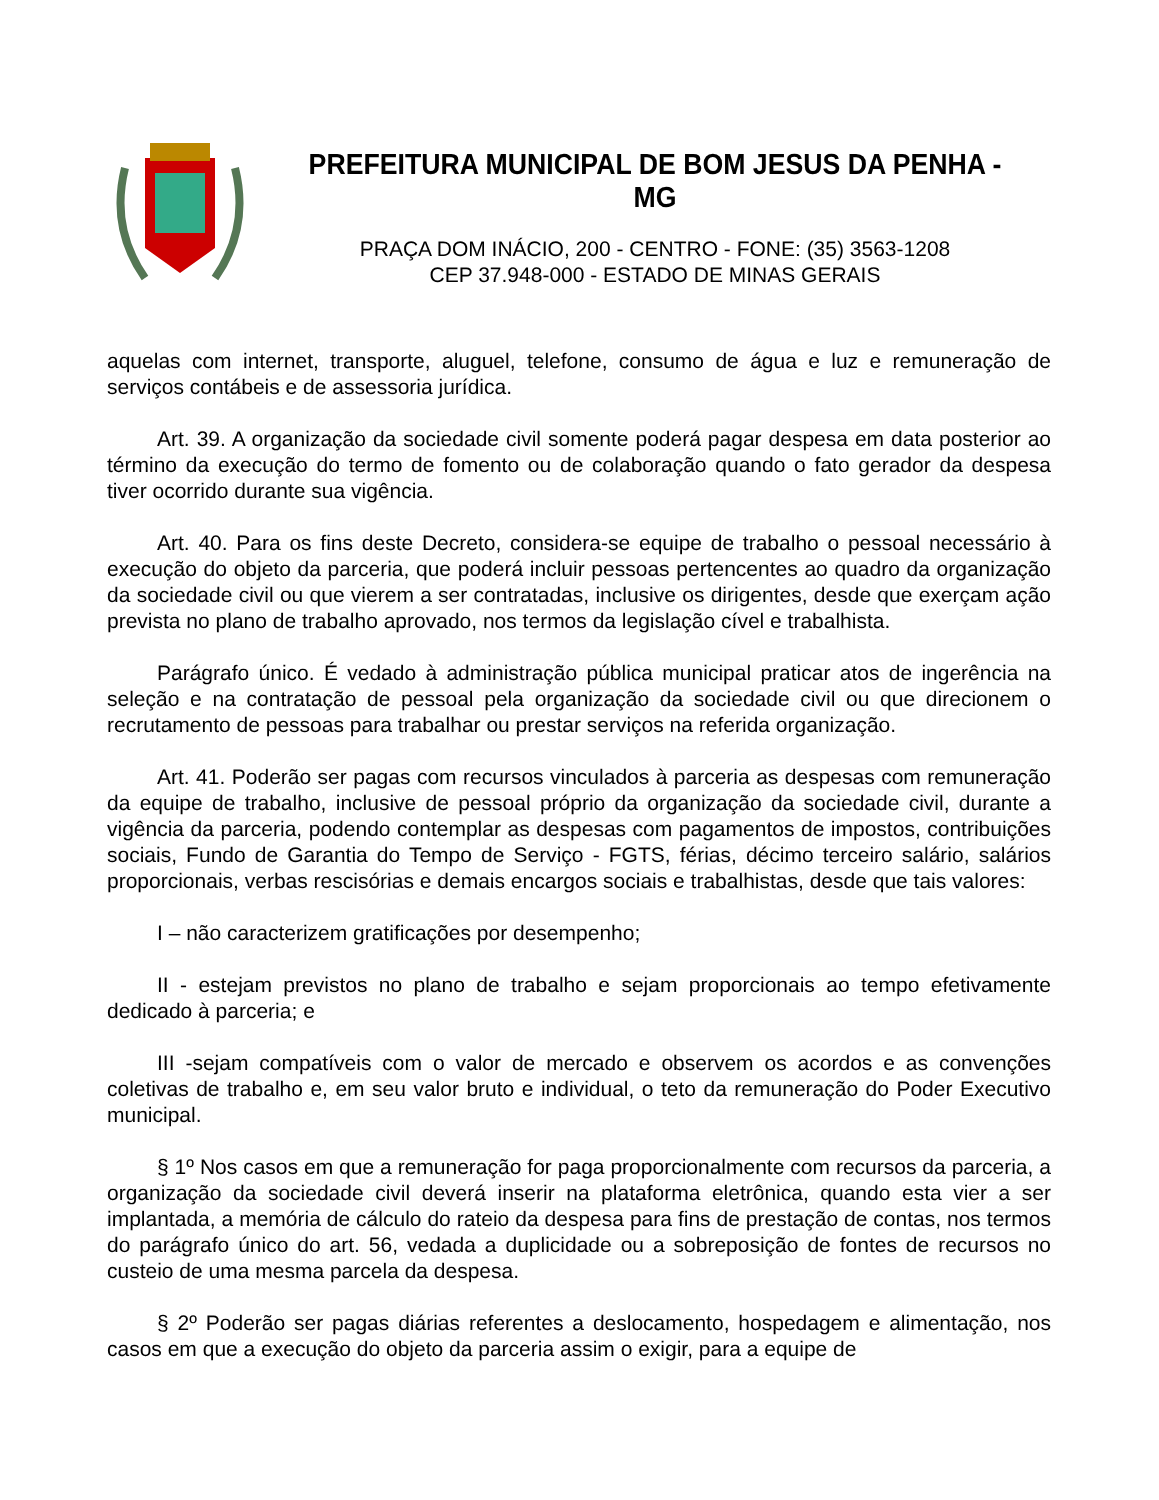PREFEITURA MUNICIPAL DE BOM JESUS DA PENHA - MG
PRAÇA DOM INÁCIO, 200 - CENTRO - FONE: (35) 3563-1208
CEP 37.948-000 - ESTADO DE MINAS GERAIS
aquelas com internet, transporte, aluguel, telefone, consumo de água e luz e remuneração de serviços contábeis e de assessoria jurídica.
Art. 39. A organização da sociedade civil somente poderá pagar despesa em data posterior ao término da execução do termo de fomento ou de colaboração quando o fato gerador da despesa tiver ocorrido durante sua vigência.
Art. 40. Para os fins deste Decreto, considera-se equipe de trabalho o pessoal necessário à execução do objeto da parceria, que poderá incluir pessoas pertencentes ao quadro da organização da sociedade civil ou que vierem a ser contratadas, inclusive os dirigentes, desde que exerçam ação prevista no plano de trabalho aprovado, nos termos da legislação cível e trabalhista.
Parágrafo único. É vedado à administração pública municipal praticar atos de ingerência na seleção e na contratação de pessoal pela organização da sociedade civil ou que direcionem o recrutamento de pessoas para trabalhar ou prestar serviços na referida organização.
Art. 41. Poderão ser pagas com recursos vinculados à parceria as despesas com remuneração da equipe de trabalho, inclusive de pessoal próprio da organização da sociedade civil, durante a vigência da parceria, podendo contemplar as despesas com pagamentos de impostos, contribuições sociais, Fundo de Garantia do Tempo de Serviço - FGTS, férias, décimo terceiro salário, salários proporcionais, verbas rescisórias e demais encargos sociais e trabalhistas, desde que tais valores:
I – não caracterizem gratificações por desempenho;
II - estejam previstos no plano de trabalho e sejam proporcionais ao tempo efetivamente dedicado à parceria; e
III -sejam compatíveis com o valor de mercado e observem os acordos e as convenções coletivas de trabalho e, em seu valor bruto e individual, o teto da remuneração do Poder Executivo municipal.
§ 1º Nos casos em que a remuneração for paga proporcionalmente com recursos da parceria, a organização da sociedade civil deverá inserir na plataforma eletrônica, quando esta vier a ser implantada, a memória de cálculo do rateio da despesa para fins de prestação de contas, nos termos do parágrafo único do art. 56, vedada a duplicidade ou a sobreposição de fontes de recursos no custeio de uma mesma parcela da despesa.
§ 2º Poderão ser pagas diárias referentes a deslocamento, hospedagem e alimentação, nos casos em que a execução do objeto da parceria assim o exigir, para a equipe de